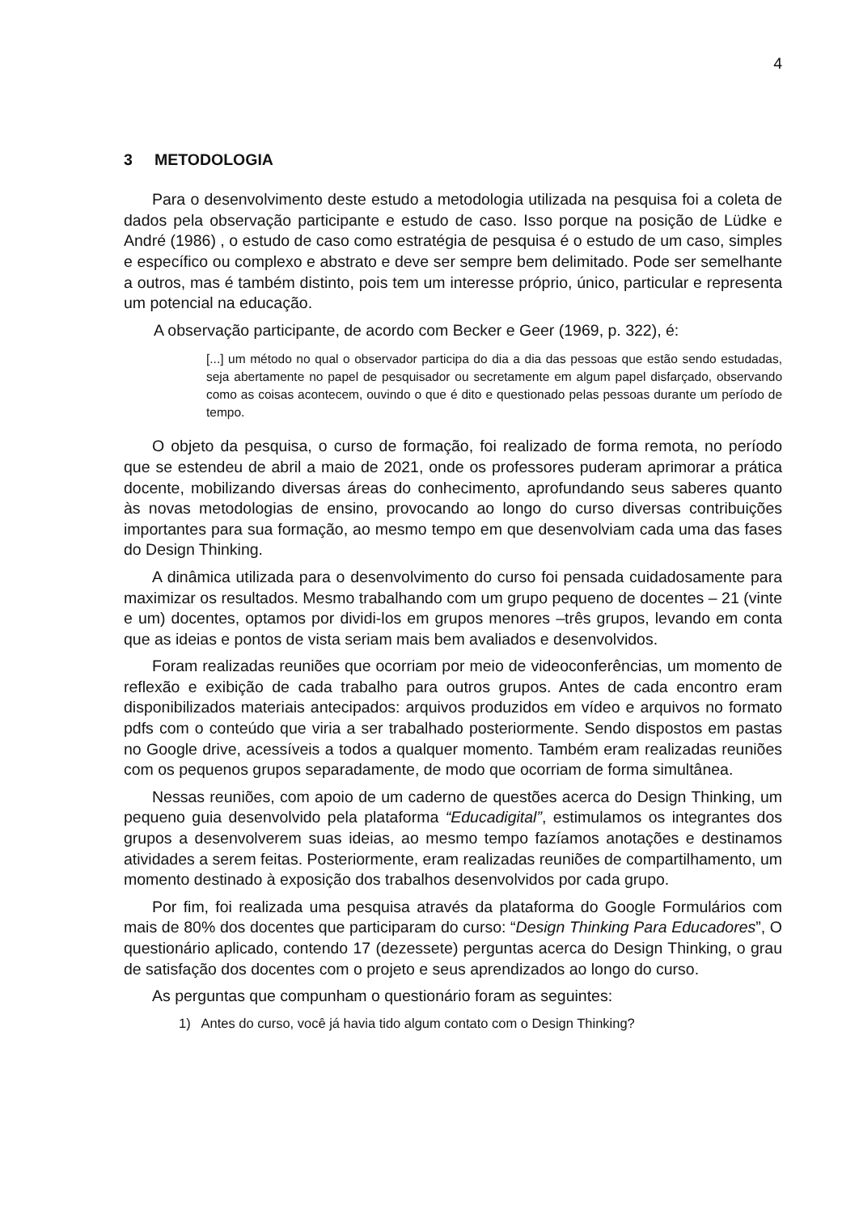4
3 METODOLOGIA
Para o desenvolvimento deste estudo a metodologia utilizada na pesquisa foi a coleta de dados pela observação participante e estudo de caso. Isso porque na posição de Lüdke e André (1986) , o estudo de caso como estratégia de pesquisa é o estudo de um caso, simples e específico ou complexo e abstrato e deve ser sempre bem delimitado. Pode ser semelhante a outros, mas é também distinto, pois tem um interesse próprio, único, particular e representa um potencial na educação.
A observação participante, de acordo com Becker e Geer (1969, p. 322), é:
[...] um método no qual o observador participa do dia a dia das pessoas que estão sendo estudadas, seja abertamente no papel de pesquisador ou secretamente em algum papel disfarçado, observando como as coisas acontecem, ouvindo o que é dito e questionado pelas pessoas durante um período de tempo.
O objeto da pesquisa, o curso de formação, foi realizado de forma remota, no período que se estendeu de abril a maio de 2021, onde os professores puderam aprimorar a prática docente, mobilizando diversas áreas do conhecimento, aprofundando seus saberes quanto às novas metodologias de ensino, provocando ao longo do curso diversas contribuições importantes para sua formação, ao mesmo tempo em que desenvolviam cada uma das fases do Design Thinking.
A dinâmica utilizada para o desenvolvimento do curso foi pensada cuidadosamente para maximizar os resultados. Mesmo trabalhando com um grupo pequeno de docentes – 21 (vinte e um) docentes, optamos por dividi-los em grupos menores –três grupos, levando em conta que as ideias e pontos de vista seriam mais bem avaliados e desenvolvidos.
Foram realizadas reuniões que ocorriam por meio de videoconferências, um momento de reflexão e exibição de cada trabalho para outros grupos. Antes de cada encontro eram disponibilizados materiais antecipados: arquivos produzidos em vídeo e arquivos no formato pdfs com o conteúdo que viria a ser trabalhado posteriormente. Sendo dispostos em pastas no Google drive, acessíveis a todos a qualquer momento. Também eram realizadas reuniões com os pequenos grupos separadamente, de modo que ocorriam de forma simultânea.
Nessas reuniões, com apoio de um caderno de questões acerca do Design Thinking, um pequeno guia desenvolvido pela plataforma “Educadigital”, estimulamos os integrantes dos grupos a desenvolverem suas ideias, ao mesmo tempo fazíamos anotações e destinamos atividades a serem feitas. Posteriormente, eram realizadas reuniões de compartilhamento, um momento destinado à exposição dos trabalhos desenvolvidos por cada grupo.
Por fim, foi realizada uma pesquisa através da plataforma do Google Formulários com mais de 80% dos docentes que participaram do curso: “Design Thinking Para Educadores”, O questionário aplicado, contendo 17 (dezessete) perguntas acerca do Design Thinking, o grau de satisfação dos docentes com o projeto e seus aprendizados ao longo do curso.
As perguntas que compunham o questionário foram as seguintes:
1) Antes do curso, você já havia tido algum contato com o Design Thinking?